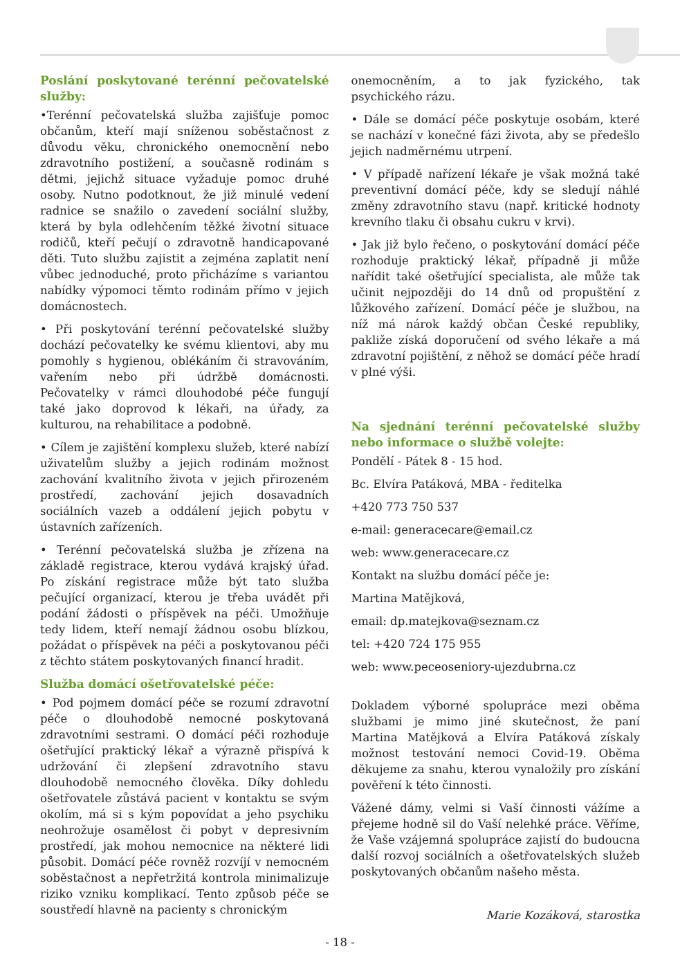Poslání poskytované terénní pečovatelské služby:
•Terénní pečovatelská služba zajišťuje pomoc občanům, kteří mají sníženou soběstačnost z důvodu věku, chronického onemocnění nebo zdravotního postižení, a současně rodinám s dětmi, jejichž situace vyžaduje pomoc druhé osoby. Nutno podotknout, že již minulé vedení radnice se snažilo o zavedení sociální služby, která by byla odlehčením těžké životní situace rodičů, kteří pečují o zdravotně handicapované děti. Tuto službu zajistit a zejména zaplatit není vůbec jednoduché, proto přicházíme s variantou nabídky výpomoci těmto rodinám přímo v jejich domácnostech.
• Při poskytování terénní pečovatelské služby dochází pečovatelky ke svému klientovi, aby mu pomohly s hygienou, oblékáním či stravováním, vařením nebo při údržbě domácnosti. Pečovatelky v rámci dlouhodobé péče fungují také jako doprovod k lékaři, na úřady, za kulturou, na rehabilitace a podobně.
• Cílem je zajištění komplexu služeb, které nabízí uživatelům služby a jejich rodinám možnost zachování kvalitního života v jejich přirozeném prostředí, zachování jejich dosavadních sociálních vazeb a oddálení jejich pobytu v ústavních zařízeních.
• Terénní pečovatelská služba je zřízena na základě registrace, kterou vydává krajský úřad. Po získání registrace může být tato služba pečující organizací, kterou je třeba uvádět při podání žádosti o příspěvek na péči. Umožňuje tedy lidem, kteří nemají žádnou osobu blízkou, požádat o příspěvek na péči a poskytovanou péči z těchto státem poskytovaných financí hradit.
Služba domácí ošetřovatelské péče:
• Pod pojmem domácí péče se rozumí zdravotní péče o dlouhodobě nemocné poskytovaná zdravotními sestrami. O domácí péči rozhoduje ošetřující praktický lékař a výrazně přispívá k udržování či zlepšení zdravotního stavu dlouhodobě nemocného člověka. Díky dohledu ošetřovatele zůstává pacient v kontaktu se svým okolím, má si s kým popovídat a jeho psychiku neohrožuje osamělost či pobyt v depresivním prostředí, jak mohou nemocnice na některé lidi působit. Domácí péče rovněž rozvíjí v nemocném soběstačnost a nepřetržitá kontrola minimalizuje riziko vzniku komplikací. Tento způsob péče se soustředí hlavně na pacienty s chronickým
onemocněním, a to jak fyzického, tak psychického rázu.
• Dále se domácí péče poskytuje osobám, které se nachází v konečné fázi života, aby se předešlo jejich nadměrnému utrpení.
• V případě nařízení lékaře je však možná také preventivní domácí péče, kdy se sledují náhlé změny zdravotního stavu (např. kritické hodnoty krevního tlaku či obsahu cukru v krvi).
• Jak již bylo řečeno, o poskytování domácí péče rozhoduje praktický lékař, případně ji může nařídit také ošetřující specialista, ale může tak učinit nejpozději do 14 dnů od propuštění z lůžkového zařízení. Domácí péče je službou, na níž má nárok každý občan České republiky, pakliže získá doporučení od svého lékaře a má zdravotní pojištění, z něhož se domácí péče hradí v plné výši.
Na sjednání terénní pečovatelské služby nebo informace o službě volejte:
Pondělí - Pátek 8 - 15 hod.
Bc. Elvíra Patáková, MBA - ředitelka
+420 773 750 537
e-mail: generacecare@email.cz
web: www.generacecare.cz
Kontakt na službu domácí péče je:
Martina Matějková,
email: dp.matejkova@seznam.cz
tel: +420 724 175 955
web: www.peceoseniory-ujezdubrna.cz
Dokladem výborné spolupráce mezi oběma službami je mimo jiné skutečnost, že paní Martina Matějková a Elvíra Patáková získaly možnost testování nemoci Covid-19. Oběma děkujeme za snahu, kterou vynaložily pro získání pověření k této činnosti.
Vážené dámy, velmi si Vaší činnosti vážíme a přejeme hodně sil do Vaší nelehké práce. Věříme, že Vaše vzájemná spolupráce zajistí do budoucna další rozvoj sociálních a ošetřovatelských služeb poskytovaných občanům našeho města.
Marie Kozáková, starostka
- 18 -